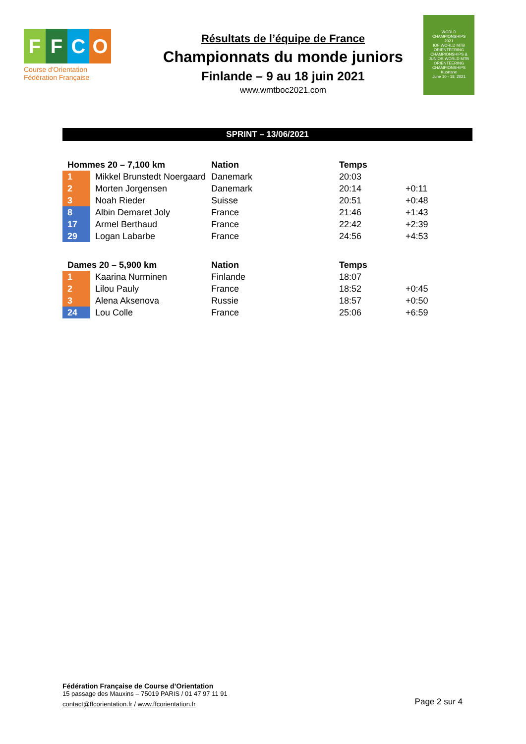FFCO
Course d'Orientation
Fédération Française
Résultats de l’équipe de France
Championnats du monde juniors
Finlande – 9 au 18 juin 2021
www.wmtboc2021.com
WORLD
CHAMPIONSHIPS
2021
IOF WORLD MTB ORIENTEERING CHAMPIONSHIPS & JUNIOR WORLD MTB ORIENTEERING CHAMPIONSHIPS
Kuortane
June 10 - 18, 2021
SPRINT – 13/06/2021
| Hommes 20 – 7,100 km | | Nation | Temps | |
| --- | --- | --- | --- | --- |
| 1 | Mikkel Brunstedt Noergaard | Danemark | 20:03 | |
| 2 | Morten Jorgensen | Danemark | 20:14 | +0:11 |
| 3 | Noah Rieder | Suisse | 20:51 | +0:48 |
| 8 | Albin Demaret Joly | France | 21:46 | +1:43 |
| 17 | Armel Berthaud | France | 22:42 | +2:39 |
| 29 | Logan Labarbe | France | 24:56 | +4:53 |
| Dames 20 – 5,900 km | | Nation | Temps | |
| --- | --- | --- | --- | --- |
| 1 | Kaarina Nurminen | Finlande | 18:07 | |
| 2 | Lilou Pauly | France | 18:52 | +0:45 |
| 3 | Alena Aksenova | Russie | 18:57 | +0:50 |
| 24 | Lou Colle | France | 25:06 | +6:59 |
Fédération Française de Course d’Orientation
15 passage des Mauxins – 75019 PARIS / 01 47 97 11 91
contact@ffcorientation.fr / www.ffcorientation.fr
Page 2 sur 4